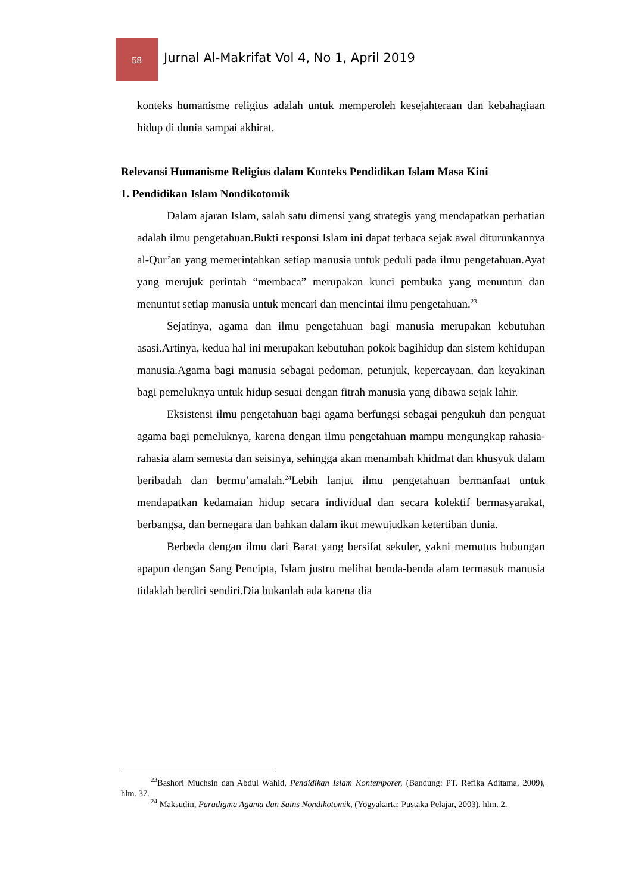58
Jurnal Al-Makrifat Vol 4, No 1, April 2019
konteks humanisme religius adalah untuk memperoleh kesejahteraan dan kebahagiaan hidup di dunia sampai akhirat.
Relevansi Humanisme Religius dalam Konteks Pendidikan Islam Masa Kini
1. Pendidikan Islam Nondikotomik
Dalam ajaran Islam, salah satu dimensi yang strategis yang mendapatkan perhatian adalah ilmu pengetahuan.Bukti responsi Islam ini dapat terbaca sejak awal diturunkannya al-Qur’an yang memerintahkan setiap manusia untuk peduli pada ilmu pengetahuan.Ayat yang merujuk perintah “membaca” merupakan kunci pembuka yang menuntun dan menuntut setiap manusia untuk mencari dan mencintai ilmu pengetahuan.<sup>23</sup>
Sejatinya, agama dan ilmu pengetahuan bagi manusia merupakan kebutuhan asasi.Artinya, kedua hal ini merupakan kebutuhan pokok bagihidup dan sistem kehidupan manusia.Agama bagi manusia sebagai pedoman, petunjuk, kepercayaan, dan keyakinan bagi pemeluknya untuk hidup sesuai dengan fitrah manusia yang dibawa sejak lahir.
Eksistensi ilmu pengetahuan bagi agama berfungsi sebagai pengukuh dan penguat agama bagi pemeluknya, karena dengan ilmu pengetahuan mampu mengungkap rahasia-rahasia alam semesta dan seisinya, sehingga akan menambah khidmat dan khusyuk dalam beribadah dan bermu’amalah.<sup>24</sup>Lebih lanjut ilmu pengetahuan bermanfaat untuk mendapatkan kedamaian hidup secara individual dan secara kolektif bermasyarakat, berbangsa, dan bernegara dan bahkan dalam ikut mewujudkan ketertiban dunia.
Berbeda dengan ilmu dari Barat yang bersifat sekuler, yakni memutus hubungan apapun dengan Sang Pencipta, Islam justru melihat benda-benda alam termasuk manusia tidaklah berdiri sendiri.Dia bukanlah ada karena dia
<sup>23</sup> Bashori Muchsin dan Abdul Wahid, Pendidikan Islam Kontemporer, (Bandung: PT. Refika Aditama, 2009), hlm. 37.
<sup>24</sup> Maksudin, Paradigma Agama dan Sains Nondikotomik, (Yogyakarta: Pustaka Pelajar, 2003), hlm. 2.